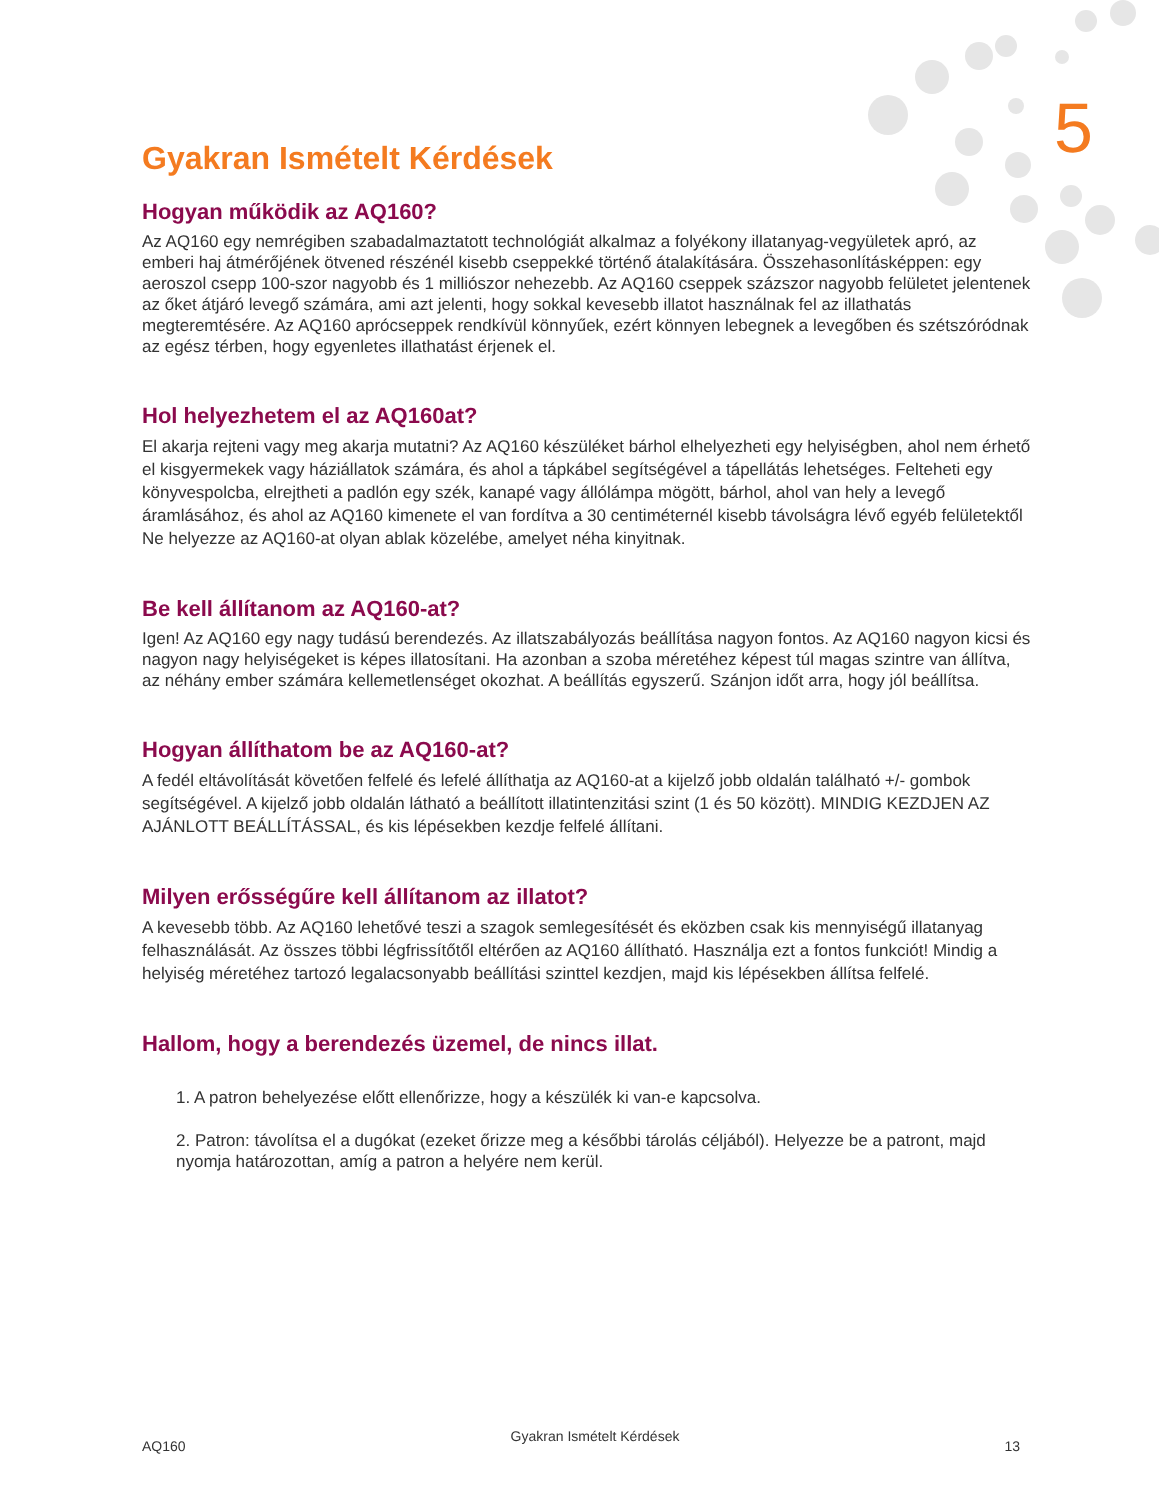5
Gyakran Ismételt Kérdések
Hogyan működik az AQ160?
Az AQ160 egy nemrégiben szabadalmaztatott technológiát alkalmaz a folyékony illatanyag-vegyületek apró, az emberi haj átmérőjének ötvened részénél kisebb cseppekké történő átalakítására. Összehasonlításképpen: egy aeroszol csepp 100-szor nagyobb és 1 milliószor nehezebb. Az AQ160 cseppek százszor nagyobb felületet jelentenek az őket átjáró levegő számára, ami azt jelenti, hogy sokkal kevesebb illatot használnak fel az illathatás megteremtésére. Az AQ160 aprócseppek rendkívül könnyűek, ezért könnyen lebegnek a levegőben és szétszóródnak az egész térben, hogy egyenletes illathatást érjenek el.
Hol helyezhetem el az AQ160at?
El akarja rejteni vagy meg akarja mutatni? Az AQ160 készüléket bárhol elhelyezheti egy helyiségben, ahol nem érhető el kisgyermekek vagy háziállatok számára, és ahol a tápkábel segítségével a tápellátás lehetséges. Felteheti egy könyvespolcba, elrejtheti a padlón egy szék, kanapé vagy állólámpa mögött, bárhol, ahol van hely a levegő áramlásához, és ahol az AQ160 kimenete el van fordítva a 30 centiméternél kisebb távolságra lévő egyéb felületektől Ne helyezze az AQ160-at olyan ablak közelébe, amelyet néha kinyitnak.
Be kell állítanom az AQ160-at?
Igen! Az AQ160 egy nagy tudású berendezés. Az illatszabályozás beállítása nagyon fontos. Az AQ160 nagyon kicsi és nagyon nagy helyiségeket is képes illatosítani. Ha azonban a szoba méretéhez képest túl magas szintre van állítva, az néhány ember számára kellemetlenséget okozhat. A beállítás egyszerű. Szánjon időt arra, hogy jól beállítsa.
Hogyan állíthatom be az AQ160-at?
A fedél eltávolítását követően felfelé és lefelé állíthatja az AQ160-at a kijelző jobb oldalán található +/- gombok segítségével. A kijelző jobb oldalán látható a beállított illatintenzitási szint (1 és 50 között). MINDIG KEZDJEN AZ AJÁNLOTT BEÁLLÍTÁSSAL, és kis lépésekben kezdje felfelé állítani.
Milyen erősségűre kell állítanom az illatot?
A kevesebb több. Az AQ160 lehetővé teszi a szagok semlegesítését és eközben csak kis mennyiségű illatanyag felhasználását. Az összes többi légfrissítőtől eltérően az AQ160 állítható. Használja ezt a fontos funkciót! Mindig a helyiség méretéhez tartozó legalacsonyabb beállítási szinttel kezdjen, majd kis lépésekben állítsa felfelé.
Hallom, hogy a berendezés üzemel, de nincs illat.
1. A patron behelyezése előtt ellenőrizze, hogy a készülék ki van-e kapcsolva.
2. Patron: távolítsa el a dugókat (ezeket őrizze meg a későbbi tárolás céljából). Helyezze be a patront, majd nyomja határozottan, amíg a patron a helyére nem kerül.
AQ160 Gyakran Ismételt Kérdések 13